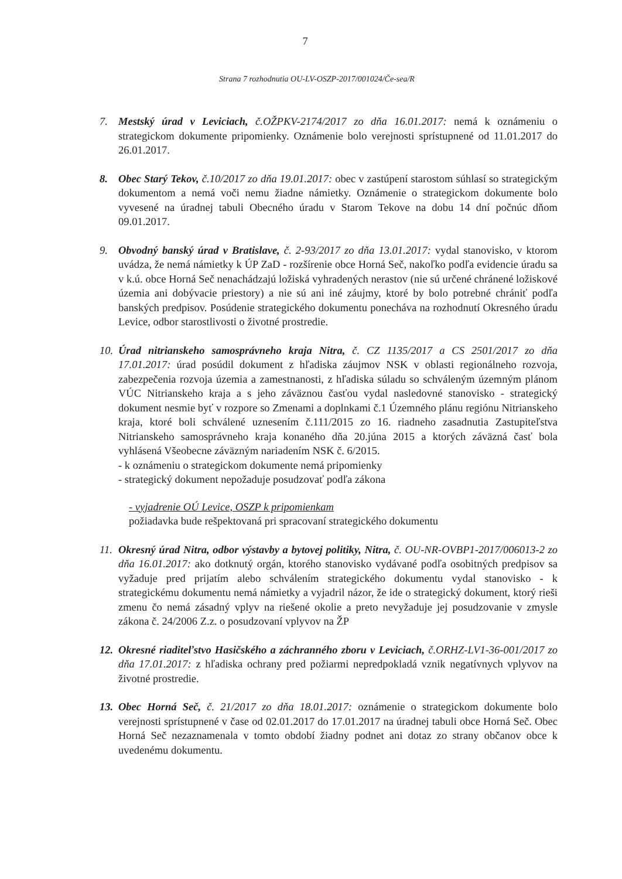7
Strana 7 rozhodnutia OU-LV-OSZP-2017/001024/Če-sea/R
7. Mestský úrad v Leviciach, č.OŽPKV-2174/2017 zo dňa 16.01.2017: nemá k oznámeniu o strategickom dokumente pripomienky. Oznámenie bolo verejnosti sprístupnené od 11.01.2017 do 26.01.2017.
8. Obec Starý Tekov, č.10/2017 zo dňa 19.01.2017: obec v zastúpení starostom súhlasí so strategickým dokumentom a nemá voči nemu žiadne námietky. Oznámenie o strategickom dokumente bolo vyvesené na úradnej tabuli Obecného úradu v Starom Tekove na dobu 14 dní počnúc dňom 09.01.2017.
9. Obvodný banský úrad v Bratislave, č. 2-93/2017 zo dňa 13.01.2017: vydal stanovisko, v ktorom uvádza, že nemá námietky k ÚP ZaD - rozšírenie obce Horná Seč, nakoľko podľa evidencie úradu sa v k.ú. obce Horná Seč nenachádzajú ložiská vyhradených nerastov (nie sú určené chránené ložiskové územia ani dobývacie priestory) a nie sú ani iné záujmy, ktoré by bolo potrebné chrániť podľa banských predpisov. Posúdenie strategického dokumentu ponecháva na rozhodnutí Okresného úradu Levice, odbor starostlivosti o životné prostredie.
10.
Úrad nitrianskeho samosprávneho kraja Nitra, č. CZ 1135/2017 a CS 2501/2017 zo dňa 17.01.2017: úrad posúdil dokument z hľadiska záujmov NSK v oblasti regionálneho rozvoja, zabezpečenia rozvoja územia a zamestnanosti, z hľadiska súladu so schváleným územným plánom VÚC Nitrianskeho kraja a s jeho záväznou časťou vydal nasledovné stanovisko - strategický dokument nesmie byť v rozpore so Zmenami a doplnkami č.1 Územného plánu regiónu Nitrianskeho kraja, ktoré boli schválené uznesením č.111/2015 zo 16. riadneho zasadnutia Zastupiteľstva Nitrianskeho samosprávneho kraja konaného dňa 20.júna 2015 a ktorých záväzná časť bola vyhlásená Všeobecne záväzným nariadením NSK č. 6/2015.
- k oznámeniu o strategickom dokumente nemá pripomienky
- strategický dokument nepožaduje posudzovať podľa zákona
- vyjadrenie OÚ Levice, OSZP k pripomienkam
požiadavka bude rešpektovaná pri spracovaní strategického dokumentu
11.
Okresný úrad Nitra, odbor výstavby a bytovej politiky, Nitra, č. OU-NR-OVBP1-2017/006013-2 zo dňa 16.01.2017: ako dotknutý orgán, ktorého stanovisko vydávané podľa osobitných predpisov sa vyžaduje pred prijatím alebo schválením strategického dokumentu vydal stanovisko - k strategickému dokumentu nemá námietky a vyjadril názor, že ide o strategický dokument, ktorý rieši zmenu čo nemá zásadný vplyv na riešené okolie a preto nevyžaduje jej posudzovanie v zmysle zákona č. 24/2006 Z.z. o posudzovaní vplyvov na ŽP
12.
Okresné riaditeľstvo Hasičského a záchranného zboru v Leviciach, č.ORHZ-LV1-36-001/2017 zo dňa 17.01.2017: z hľadiska ochrany pred požiarmi nepredpokladá vznik negatívnych vplyvov na životné prostredie.
13.
Obec Horná Seč, č. 21/2017 zo dňa 18.01.2017: oznámenie o strategickom dokumente bolo verejnosti sprístupnené v čase od 02.01.2017 do 17.01.2017 na úradnej tabuli obce Horná Seč. Obec Horná Seč nezaznamenala v tomto období žiadny podnet ani dotaz zo strany občanov obce k uvedenému dokumentu.